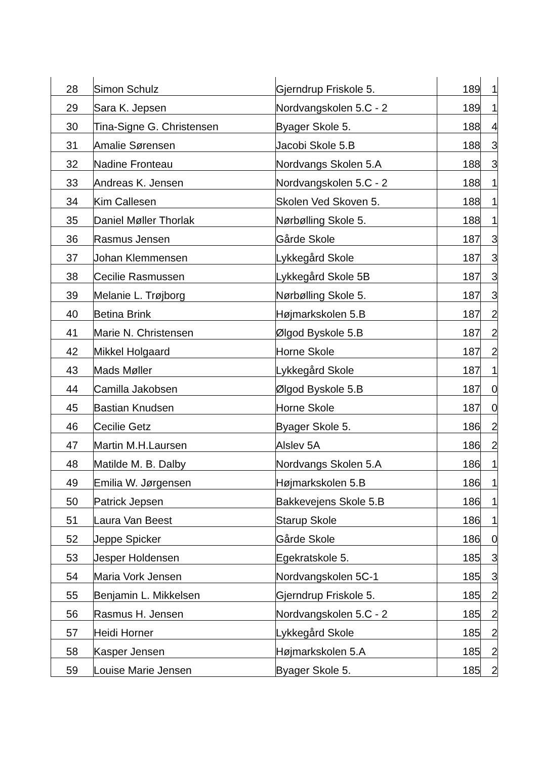| 28 | Simon Schulz | Gjerndrup Friskole 5. | 189 | 1 |
| 29 | Sara K. Jepsen | Nordvangskolen 5.C - 2 | 189 | 1 |
| 30 | Tina-Signe G. Christensen | Byager Skole 5. | 188 | 4 |
| 31 | Amalie Sørensen | Jacobi Skole 5.B | 188 | 3 |
| 32 | Nadine Fronteau | Nordvangs Skolen 5.A | 188 | 3 |
| 33 | Andreas K. Jensen | Nordvangskolen 5.C - 2 | 188 | 1 |
| 34 | Kim Callesen | Skolen Ved Skoven 5. | 188 | 1 |
| 35 | Daniel Møller Thorlak | Nørbølling Skole 5. | 188 | 1 |
| 36 | Rasmus Jensen | Gårde Skole | 187 | 3 |
| 37 | Johan Klemmensen | Lykkegård Skole | 187 | 3 |
| 38 | Cecilie Rasmussen | Lykkegård Skole 5B | 187 | 3 |
| 39 | Melanie L. Trøjborg | Nørbølling Skole 5. | 187 | 3 |
| 40 | Betina Brink | Højmarkskolen 5.B | 187 | 2 |
| 41 | Marie N. Christensen | Ølgod Byskole 5.B | 187 | 2 |
| 42 | Mikkel Holgaard | Horne Skole | 187 | 2 |
| 43 | Mads Møller | Lykkegård Skole | 187 | 1 |
| 44 | Camilla Jakobsen | Ølgod Byskole 5.B | 187 | 0 |
| 45 | Bastian Knudsen | Horne Skole | 187 | 0 |
| 46 | Cecilie Getz | Byager Skole 5. | 186 | 2 |
| 47 | Martin M.H.Laursen | Alslev 5A | 186 | 2 |
| 48 | Matilde M. B. Dalby | Nordvangs Skolen 5.A | 186 | 1 |
| 49 | Emilia W. Jørgensen | Højmarkskolen 5.B | 186 | 1 |
| 50 | Patrick Jepsen | Bakkevejens Skole 5.B | 186 | 1 |
| 51 | Laura Van Beest | Starup Skole | 186 | 1 |
| 52 | Jeppe Spicker | Gårde Skole | 186 | 0 |
| 53 | Jesper Holdensen | Egekratskole 5. | 185 | 3 |
| 54 | Maria Vork Jensen | Nordvangskolen 5C-1 | 185 | 3 |
| 55 | Benjamin L. Mikkelsen | Gjerndrup Friskole 5. | 185 | 2 |
| 56 | Rasmus H. Jensen | Nordvangskolen 5.C - 2 | 185 | 2 |
| 57 | Heidi Horner | Lykkegård Skole | 185 | 2 |
| 58 | Kasper Jensen | Højmarkskolen 5.A | 185 | 2 |
| 59 | Louise Marie Jensen | Byager Skole 5. | 185 | 2 |